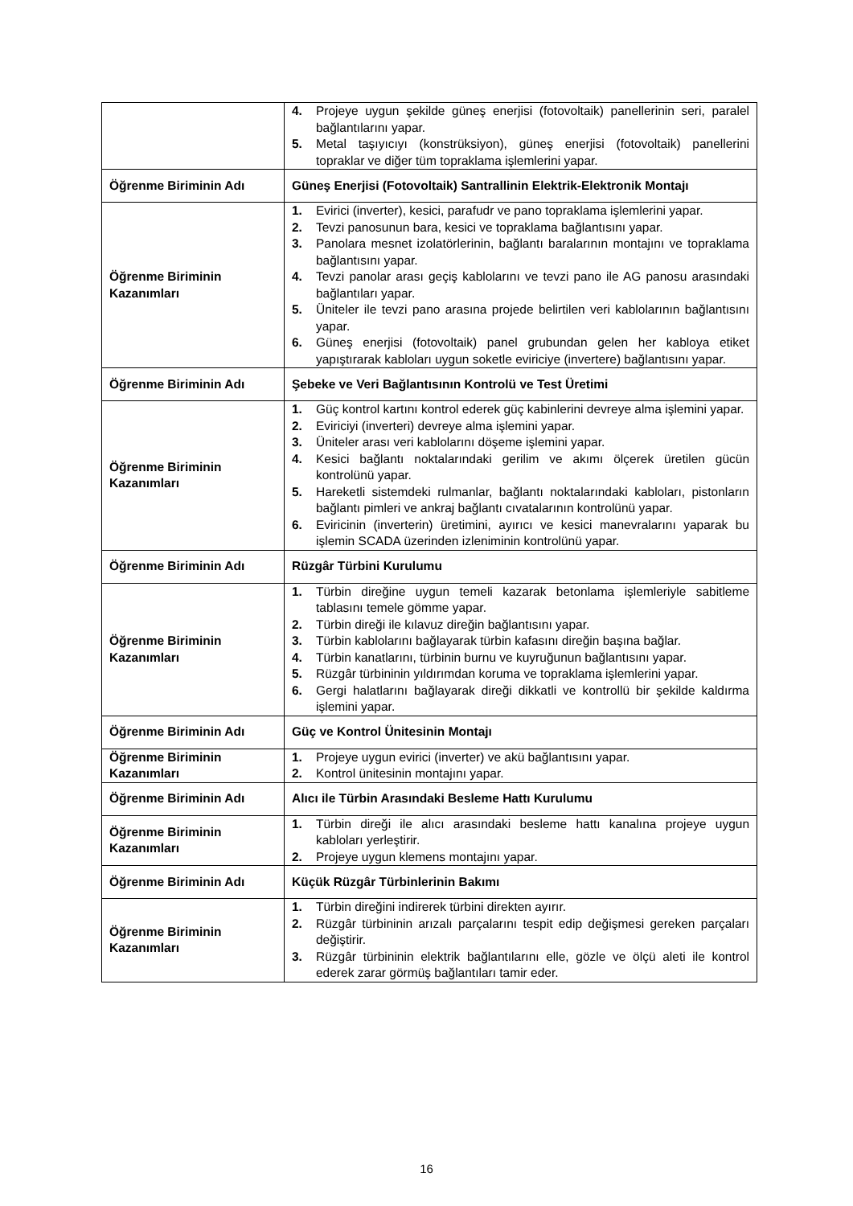| | 4. Projeye uygun şekilde güneş enerjisi (fotovoltaik) panellerinin seri, paralel bağlantılarını yapar. 5. Metal taşıyıcıyı (konstrüksiyon), güneş enerjisi (fotovoltaik) panellerini topraklar ve diğer tüm topraklama işlemlerini yapar. |
| Öğrenme Biriminin Adı | Güneş Enerjisi (Fotovoltaik) Santrallinin Elektrik-Elektronik Montajı |
| Öğrenme Biriminin Kazanımları | 1. Evirici (inverter), kesici, parafudr ve pano topraklama işlemlerini yapar. 2. Tevzi panosunun bara, kesici ve topraklama bağlantısını yapar. 3. Panolara mesnet izolatörlerinin, bağlantı baralarının montajını ve topraklama bağlantısını yapar. 4. Tevzi panolar arası geçiş kablolarını ve tevzi pano ile AG panosu arasındaki bağlantıları yapar. 5. Üniteler ile tevzi pano arasına projede belirtilen veri kablolarının bağlantısını yapar. 6. Güneş enerjisi (fotovoltaik) panel grubundan gelen her kabloya etiket yapıştırarak kabloları uygun soketle eviriciye (invertere) bağlantısını yapar. |
| Öğrenme Biriminin Adı | Şebeke ve Veri Bağlantısının Kontrolü ve Test Üretimi |
| Öğrenme Biriminin Kazanımları | 1. Güç kontrol kartını kontrol ederek güç kabinlerini devreye alma işlemini yapar. 2. Eviriciyi (inverteri) devreye alma işlemini yapar. 3. Üniteler arası veri kablolarını döşeme işlemini yapar. 4. Kesici bağlantı noktalarındaki gerilim ve akımı ölçerek üretilen gücün kontrolünü yapar. 5. Hareketli sistemdeki rulmanlar, bağlantı noktalarındaki kabloları, pistonların bağlantı pimleri ve ankraj bağlantı cıvatalarının kontrolünü yapar. 6. Eviricinin (inverterin) üretimini, ayırıcı ve kesici manevralarını yaparak bu işlemin SCADA üzerinden izleniminin kontrolünü yapar. |
| Öğrenme Biriminin Adı | Rüzgâr Türbini Kurulumu |
| Öğrenme Biriminin Kazanımları | 1. Türbin direğine uygun temeli kazarak betonlama işlemleriyle sabitleme tablasını temele gömme yapar. 2. Türbin direği ile kılavuz direğin bağlantısını yapar. 3. Türbin kablolarını bağlayarak türbin kafasını direğin başına bağlar. 4. Türbin kanatlarını, türbinin burnu ve kuyruğunun bağlantısını yapar. 5. Rüzgâr türbininin yıldırımdan koruma ve topraklama işlemlerini yapar. 6. Gergi halatlarını bağlayarak direği dikkatli ve kontrollü bir şekilde kaldırma işlemini yapar. |
| Öğrenme Biriminin Adı | Güç ve Kontrol Ünitesinin Montajı |
| Öğrenme Biriminin Kazanımları | 1. Projeye uygun evirici (inverter) ve akü bağlantısını yapar. 2. Kontrol ünitesinin montajını yapar. |
| Öğrenme Biriminin Adı | Alıcı ile Türbin Arasındaki Besleme Hattı Kurulumu |
| Öğrenme Biriminin Kazanımları | 1. Türbin direği ile alıcı arasındaki besleme hattı kanalına projeye uygun kabloları yerleştirir. 2. Projeye uygun klemens montajını yapar. |
| Öğrenme Biriminin Adı | Küçük Rüzgâr Türbinlerinin Bakımı |
| Öğrenme Biriminin Kazanımları | 1. Türbin direğini indirerek türbini direkten ayırır. 2. Rüzgâr türbininin arızalı parçalarını tespit edip değişmesi gereken parçaları değiştirir. 3. Rüzgâr türbininin elektrik bağlantılarını elle, gözle ve ölçü aleti ile kontrol ederek zarar görmüş bağlantıları tamir eder. |
16